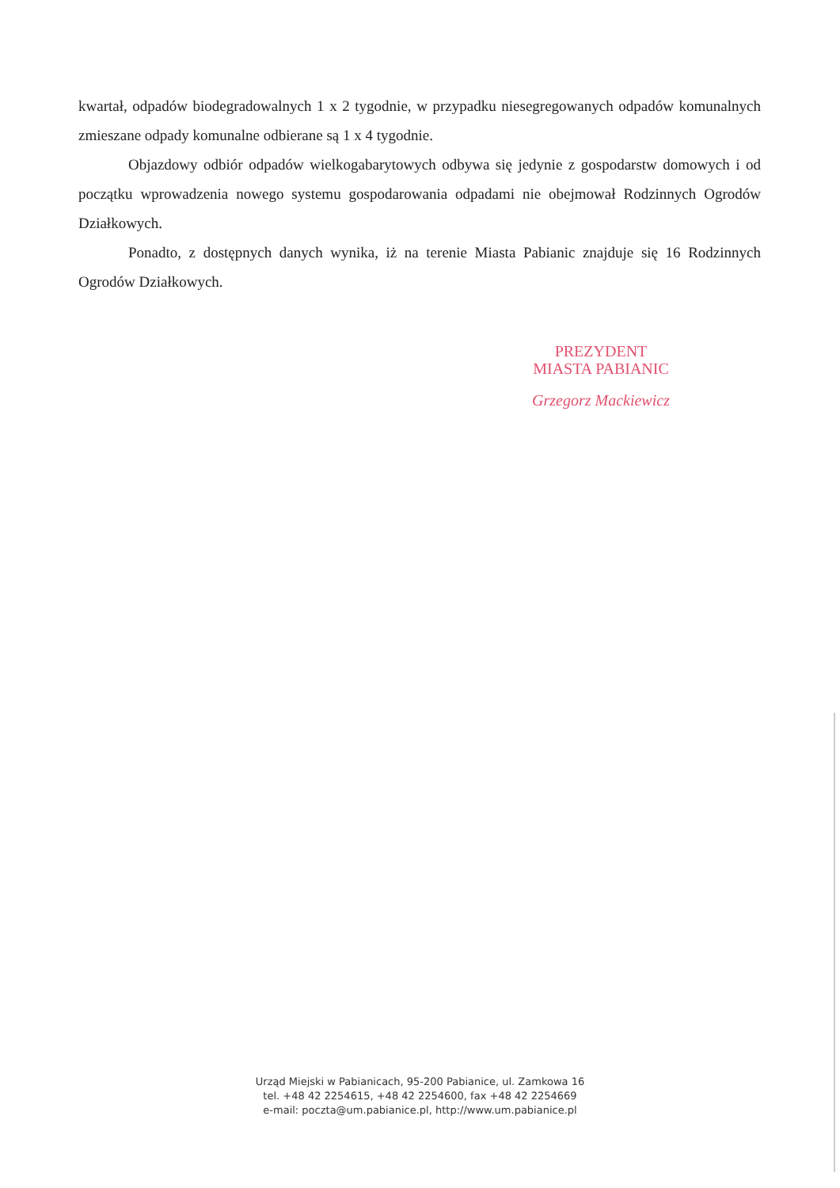kwartał, odpadów biodegradowalnych 1 x 2 tygodnie, w przypadku niesegregowanych odpadów komunalnych zmieszane odpady komunalne odbierane są 1 x 4 tygodnie.
Objazdowy odbiór odpadów wielkogabarytowych odbywa się jedynie z gospodarstw domowych i od początku wprowadzenia nowego systemu gospodarowania odpadami nie obejmował Rodzinnych Ogrodów Działkowych.
Ponadto, z dostępnych danych wynika, iż na terenie Miasta Pabianic znajduje się 16 Rodzinnych Ogrodów Działkowych.
PREZYDENT
MIASTA PABIANIC
Grzegorz Mackiewicz
Urząd Miejski w Pabianicach, 95-200 Pabianice, ul. Zamkowa 16
tel. +48 42 2254615, +48 42 2254600, fax +48 42 2254669
e-mail: poczta@um.pabianice.pl, http://www.um.pabianice.pl